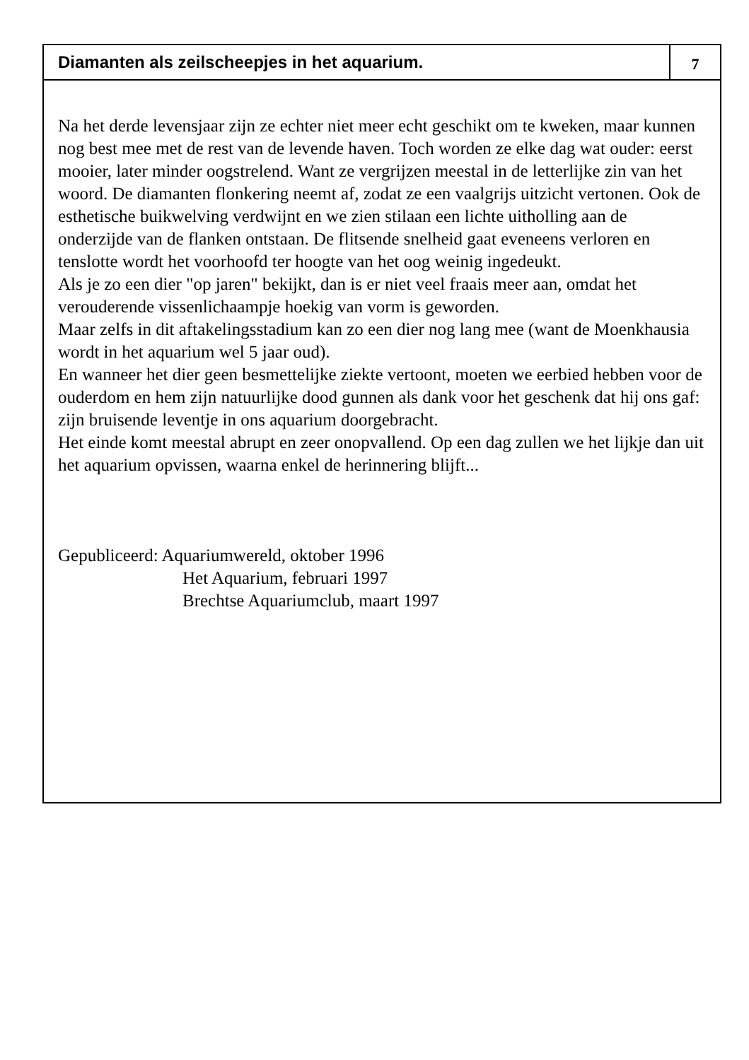Diamanten als zeilscheepjes in het aquarium.
7
Na het derde levensjaar zijn ze echter niet meer echt geschikt om te kweken, maar kunnen nog best mee met de rest van de levende haven. Toch worden ze elke dag wat ouder: eerst mooier, later minder oogstrelend. Want ze vergrijzen meestal in de letterlijke zin van het woord. De diamanten flonkering neemt af, zodat ze een vaalgrijs uitzicht vertonen. Ook de esthetische buikwelving verdwijnt en we zien stilaan een lichte uitholling aan de onderzijde van de flanken ontstaan. De flitsende snelheid gaat eveneens verloren en tenslotte wordt het voorhoofd ter hoogte van het oog weinig ingedeukt.
Als je zo een dier "op jaren" bekijkt, dan is er niet veel fraais meer aan, omdat het verouderende vissenlichaampje hoekig van vorm is geworden.
Maar zelfs in dit aftakelingsstadium kan zo een dier nog lang mee (want de Moenkhausia wordt in het aquarium wel 5 jaar oud).
En wanneer het dier geen besmettelijke ziekte vertoont, moeten we eerbied hebben voor de ouderdom en hem zijn natuurlijke dood gunnen als dank voor het geschenk dat hij ons gaf: zijn bruisende leventje in ons aquarium doorgebracht.
Het einde komt meestal abrupt en zeer onopvallend. Op een dag zullen we het lijkje dan uit het aquarium opvissen, waarna enkel de herinnering blijft...
Gepubliceerd: Aquariumwereld, oktober 1996
Het Aquarium, februari 1997
Brechtse Aquariumclub, maart 1997